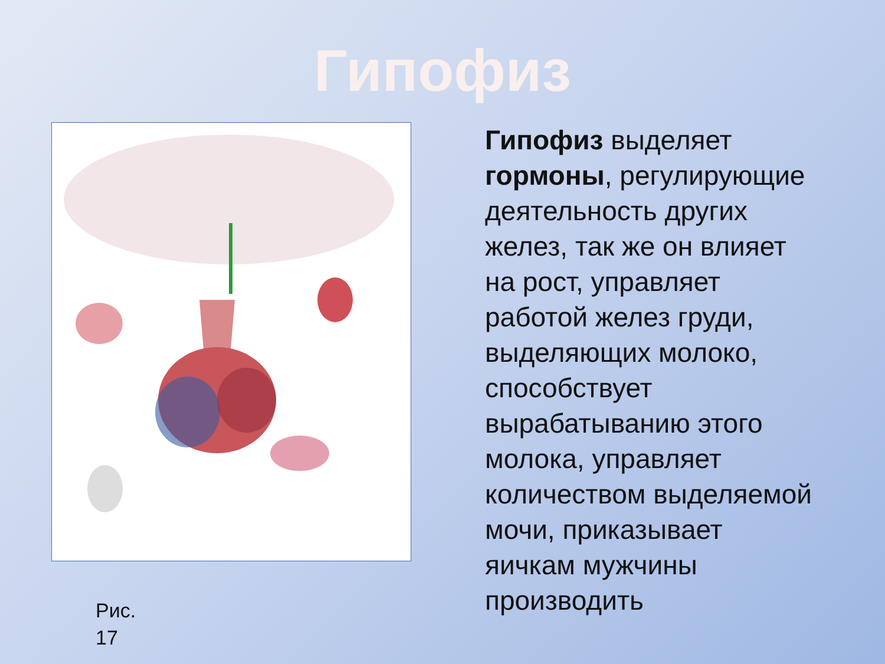Гипофиз
Рис.
17
Гипофиз выделяет гормоны, регулирующие деятельность других желез, так же он влияет на рост, управляет работой желез груди, выделяющих молоко, способствует вырабатыванию этого молока, управляет количеством выделяемой мочи, приказывает яичкам мужчины производить